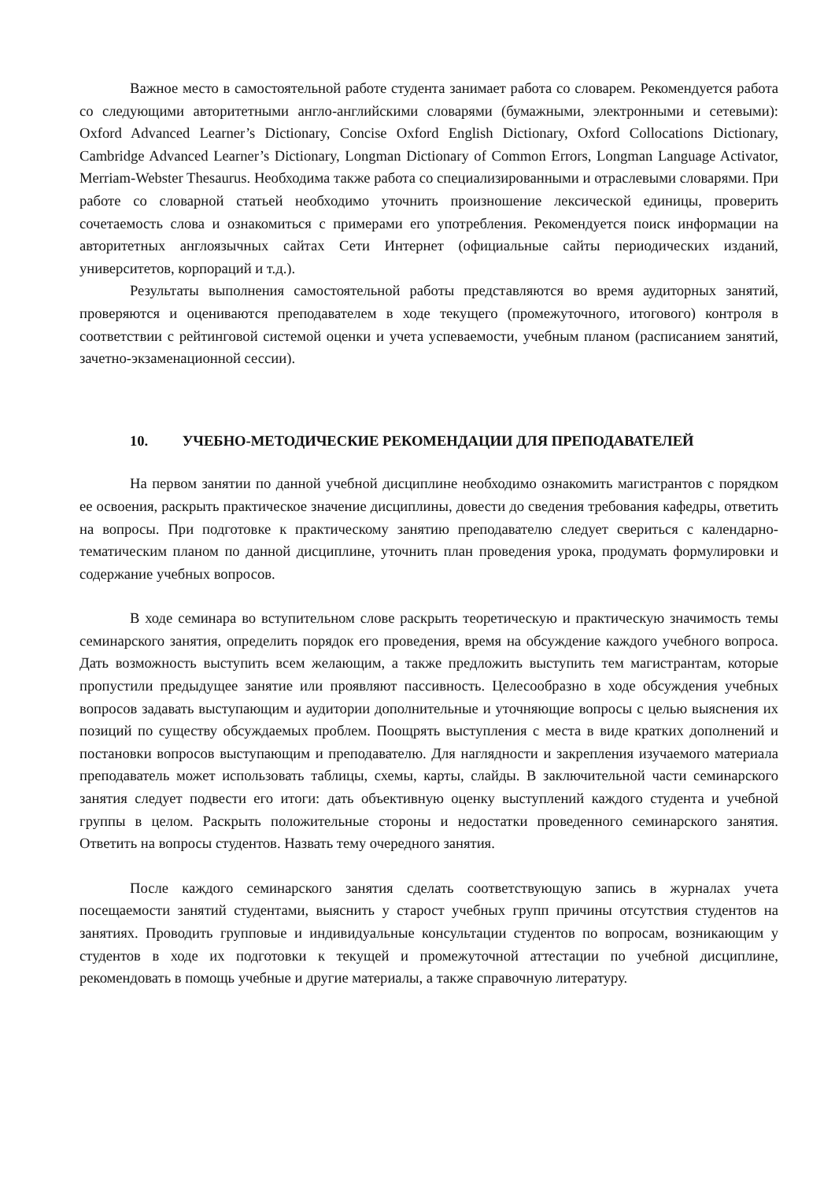Важное место в самостоятельной работе студента занимает работа со словарем. Рекомендуется работа со следующими авторитетными англо-английскими словарями (бумажными, электронными и сетевыми): Oxford Advanced Learner’s Dictionary, Concise Oxford English Dictionary, Oxford Collocations Dictionary, Cambridge Advanced Learner’s Dictionary, Longman Dictionary of Common Errors, Longman Language Activator, Merriam-Webster Thesaurus. Необходима также работа со специализированными и отраслевыми словарями. При работе со словарной статьей необходимо уточнить произношение лексической единицы, проверить сочетаемость слова и ознакомиться с примерами его употребления. Рекомендуется поиск информации на авторитетных англоязычных сайтах Сети Интернет (официальные сайты периодических изданий, университетов, корпораций и т.д.).
Результаты выполнения самостоятельной работы представляются во время аудиторных занятий, проверяются и оцениваются преподавателем в ходе текущего (промежуточного, итогового) контроля в соответствии с рейтинговой системой оценки и учета успеваемости, учебным планом (расписанием занятий, зачетно-экзаменационной сессии).
10. УЧЕБНО-МЕТОДИЧЕСКИЕ РЕКОМЕНДАЦИИ ДЛЯ ПРЕПОДАВАТЕЛЕЙ
На первом занятии по данной учебной дисциплине необходимо ознакомить магистрантов с порядком ее освоения, раскрыть практическое значение дисциплины, довести до сведения требования кафедры, ответить на вопросы. При подготовке к практическому занятию преподавателю следует свериться с календарно-тематическим планом по данной дисциплине, уточнить план проведения урока, продумать формулировки и содержание учебных вопросов.
В ходе семинара во вступительном слове раскрыть теоретическую и практическую значимость темы семинарского занятия, определить порядок его проведения, время на обсуждение каждого учебного вопроса. Дать возможность выступить всем желающим, а также предложить выступить тем магистрантам, которые пропустили предыдущее занятие или проявляют пассивность. Целесообразно в ходе обсуждения учебных вопросов задавать выступающим и аудитории дополнительные и уточняющие вопросы с целью выяснения их позиций по существу обсуждаемых проблем. Поощрять выступления с места в виде кратких дополнений и постановки вопросов выступающим и преподавателю. Для наглядности и закрепления изучаемого материала преподаватель может использовать таблицы, схемы, карты, слайды. В заключительной части семинарского занятия следует подвести его итоги: дать объективную оценку выступлений каждого студента и учебной группы в целом. Раскрыть положительные стороны и недостатки проведенного семинарского занятия. Ответить на вопросы студентов. Назвать тему очередного занятия.
После каждого семинарского занятия сделать соответствующую запись в журналах учета посещаемости занятий студентами, выяснить у старост учебных групп причины отсутствия студентов на занятиях. Проводить групповые и индивидуальные консультации студентов по вопросам, возникающим у студентов в ходе их подготовки к текущей и промежуточной аттестации по учебной дисциплине, рекомендовать в помощь учебные и другие материалы, а также справочную литературу.